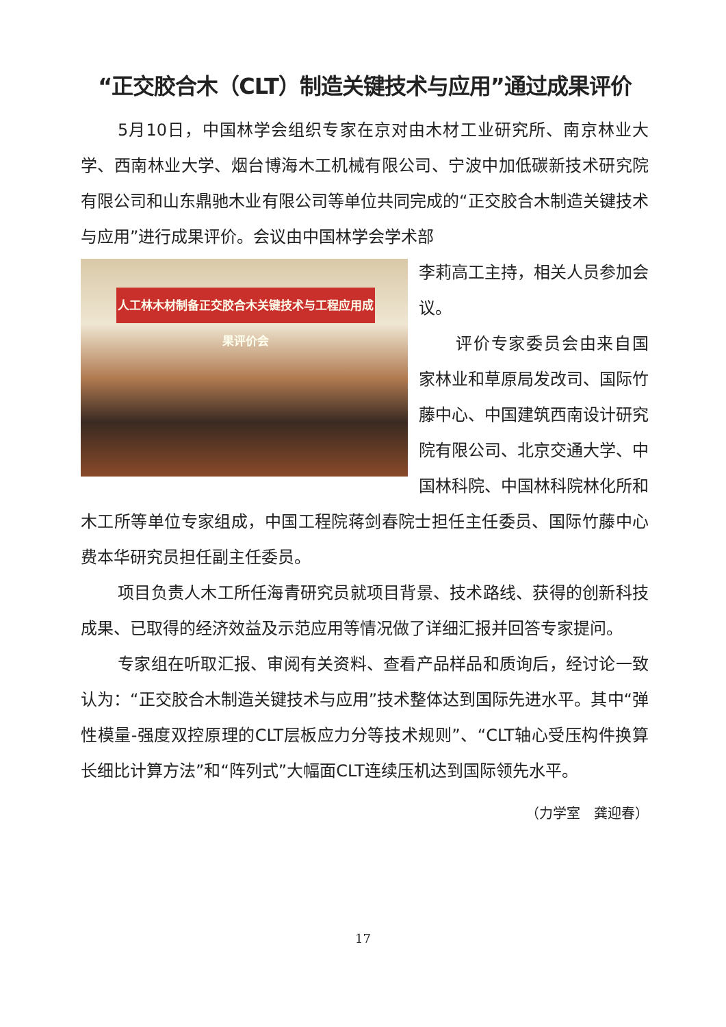“正交胶合木（CLT）制造关键技术与应用”通过成果评价
5月10日，中国林学会组织专家在京对由木材工业研究所、南京林业大学、西南林业大学、烟台博海木工机械有限公司、宁波中加低碳新技术研究院有限公司和山东鼎驰木业有限公司等单位共同完成的“正交胶合木制造关键技术与应用”进行成果评价。会议由中国林学会学术部
人工林木材制备正交胶合木关键技术与工程应用成果评价会
李莉高工主持，相关人员参加会议。
评价专家委员会由来自国家林业和草原局发改司、国际竹藤中心、中国建筑西南设计研究院有限公司、北京交通大学、中国林科院、中国林科院林化所和木工所等单位专家组成，中国工程院蒋剑春院士担任主任委员、国际竹藤中心费本华研究员担任副主任委员。
项目负责人木工所任海青研究员就项目背景、技术路线、获得的创新科技成果、已取得的经济效益及示范应用等情况做了详细汇报并回答专家提问。
专家组在听取汇报、审阅有关资料、查看产品样品和质询后，经讨论一致认为：“正交胶合木制造关键技术与应用”技术整体达到国际先进水平。其中“弹性模量-强度双控原理的CLT层板应力分等技术规则”、“CLT轴心受压构件换算长细比计算方法”和“阵列式”大幅面CLT连续压机达到国际领先水平。
（力学室　龚迎春）
17